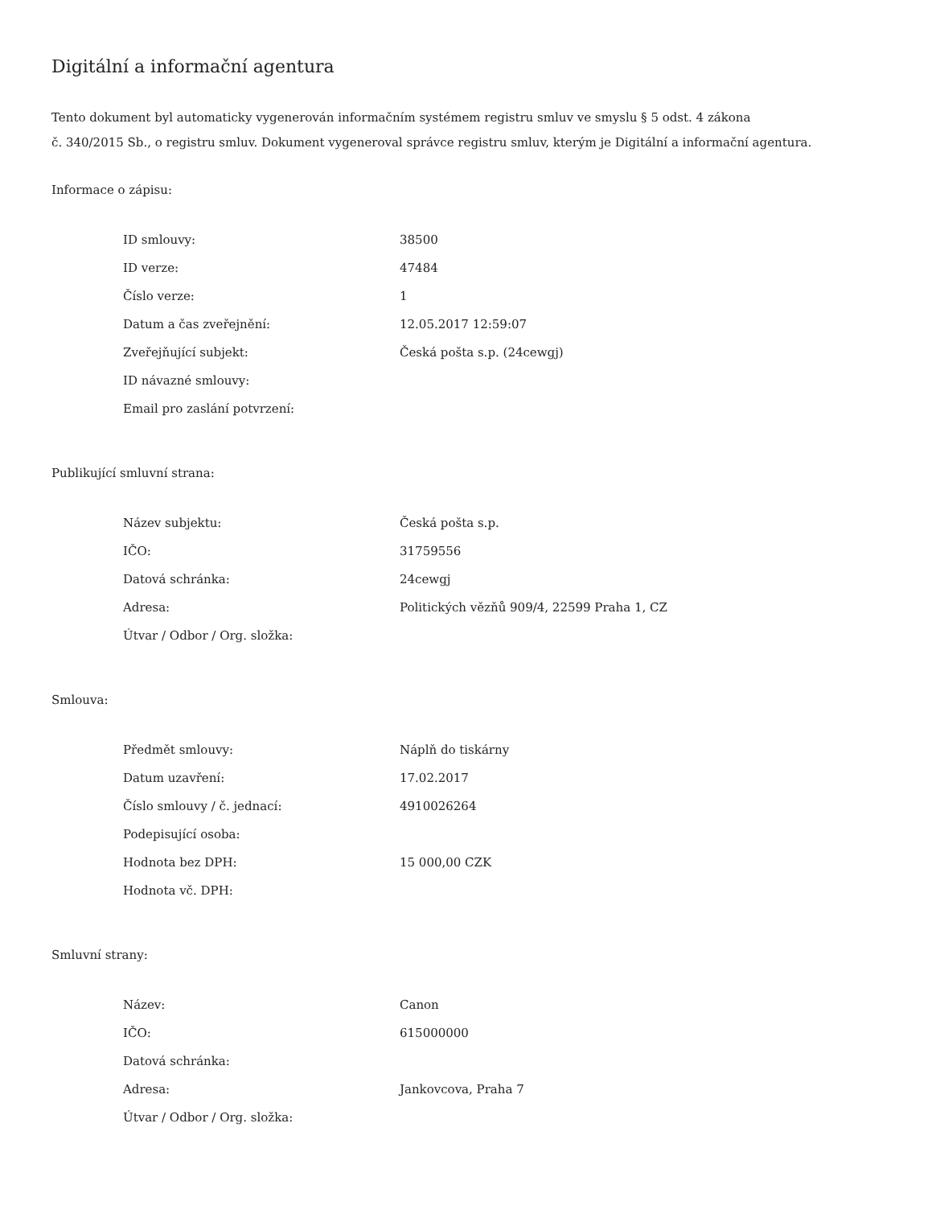Digitální a informační agentura
Tento dokument byl automaticky vygenerován informačním systémem registru smluv ve smyslu § 5 odst. 4 zákona
č. 340/2015 Sb., o registru smluv. Dokument vygeneroval správce registru smluv, kterým je Digitální a informační agentura.
Informace o zápisu:
| ID smlouvy: | 38500 |
| ID verze: | 47484 |
| Číslo verze: | 1 |
| Datum a čas zveřejnění: | 12.05.2017 12:59:07 |
| Zveřejňující subjekt: | Česká pošta s.p. (24cewgj) |
| ID návazné smlouvy: | |
| Email pro zaslání potvrzení: | |
Publikující smluvní strana:
| Název subjektu: | Česká pošta s.p. |
| IČO: | 31759556 |
| Datová schránka: | 24cewgj |
| Adresa: | Politických vězňů 909/4, 22599 Praha 1, CZ |
| Útvar / Odbor / Org. složka: | |
Smlouva:
| Předmět smlouvy: | Náplň do tiskárny |
| Datum uzavření: | 17.02.2017 |
| Číslo smlouvy / č. jednací: | 4910026264 |
| Podepisující osoba: | |
| Hodnota bez DPH: | 15 000,00 CZK |
| Hodnota vč. DPH: | |
Smluvní strany:
| Název: | Canon |
| IČO: | 615000000 |
| Datová schránka: | |
| Adresa: | Jankovcova, Praha 7 |
| Útvar / Odbor / Org. složka: | |